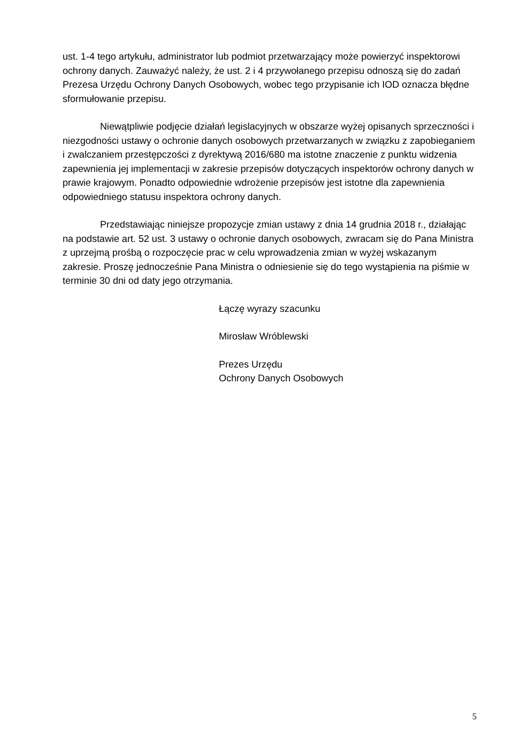ust. 1-4 tego artykułu, administrator lub podmiot przetwarzający może powierzyć inspektorowi ochrony danych. Zauważyć należy, że ust. 2 i 4 przywołanego przepisu odnoszą się do zadań Prezesa Urzędu Ochrony Danych Osobowych, wobec tego przypisanie ich IOD oznacza błędne sformułowanie przepisu.
Niewątpliwie podjęcie działań legislacyjnych w obszarze wyżej opisanych sprzeczności i niezgodności ustawy o ochronie danych osobowych przetwarzanych w związku z zapobieganiem i zwalczaniem przestępczości z dyrektywą 2016/680 ma istotne znaczenie z punktu widzenia zapewnienia jej implementacji w zakresie przepisów dotyczących inspektorów ochrony danych w prawie krajowym. Ponadto odpowiednie wdrożenie przepisów jest istotne dla zapewnienia odpowiedniego statusu inspektora ochrony danych.
Przedstawiając niniejsze propozycje zmian ustawy z dnia 14 grudnia 2018 r., działając na podstawie art. 52 ust. 3 ustawy o ochronie danych osobowych, zwracam się do Pana Ministra z uprzejmą prośbą o rozpoczęcie prac w celu wprowadzenia zmian w wyżej wskazanym zakresie. Proszę jednocześnie Pana Ministra o odniesienie się do tego wystąpienia na piśmie w terminie 30 dni od daty jego otrzymania.
Łączę wyrazy szacunku
Mirosław Wróblewski
Prezes Urzędu
Ochrony Danych Osobowych
5